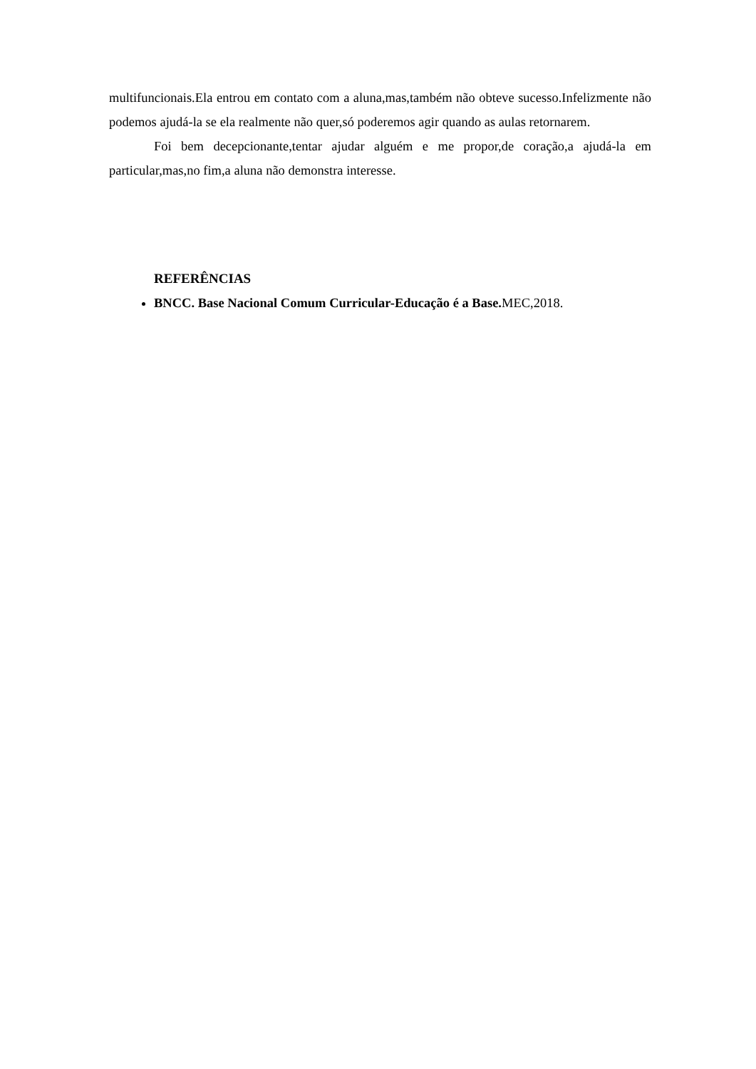multifuncionais.Ela entrou em contato com a aluna,mas,também não obteve sucesso.Infelizmente não podemos ajudá-la se ela realmente não quer,só poderemos agir quando as aulas retornarem.
Foi bem decepcionante,tentar ajudar alguém e me propor,de coração,a ajudá-la em particular,mas,no fim,a aluna não demonstra interesse.
REFERÊNCIAS
BNCC. Base Nacional Comum Curricular-Educação é a Base. MEC,2018.